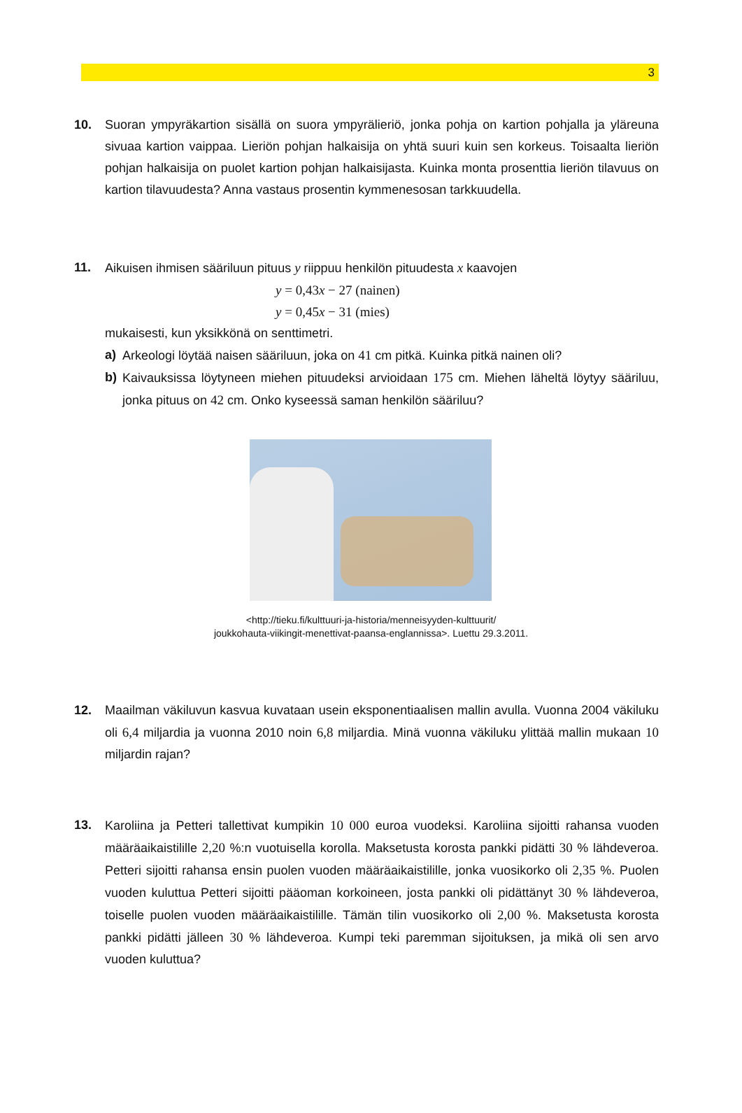3
10. Suoran ympyräkartion sisällä on suora ympyrälieriö, jonka pohja on kartion pohjalla ja yläreuna sivuaa kartion vaippaa. Lieriön pohjan halkaisija on yhtä suuri kuin sen korkeus. Toisaalta lieriön pohjan halkaisija on puolet kartion pohjan halkaisijasta. Kuinka monta prosenttia lieriön tilavuus on kartion tilavuudesta? Anna vastaus prosentin kymmenesosan tarkkuudella.
11. Aikuisen ihmisen sääriluun pituus y riippuu henkilön pituudesta x kaavojen
y = 0,43x − 27 (nainen)
y = 0,45x − 31 (mies)
mukaisesti, kun yksikkönä on senttimetri.
a) Arkeologi löytää naisen sääriluun, joka on 41 cm pitkä. Kuinka pitkä nainen oli?
b) Kaivauksissa löytyneen miehen pituudeksi arvioidaan 175 cm. Miehen läheltä löytyy sääriluu, jonka pituus on 42 cm. Onko kyseessä saman henkilön sääriluu?
<http://tieku.fi/kulttuuri-ja-historia/menneisyyden-kulttuurit/
joukkohauta-viikingit-menettivat-paansa-englannissa>. Luettu 29.3.2011.
12. Maailman väkiluvun kasvua kuvataan usein eksponentiaalisen mallin avulla. Vuonna 2004 väkiluku oli 6,4 miljardia ja vuonna 2010 noin 6,8 miljardia. Minä vuonna väkiluku ylittää mallin mukaan 10 miljardin rajan?
13. Karoliina ja Petteri tallettivat kumpikin 10 000 euroa vuodeksi. Karoliina sijoitti rahansa vuoden määräaikaistilille 2,20 %:n vuotuisella korolla. Maksetusta korosta pankki pidätti 30 % lähdeveroa. Petteri sijoitti rahansa ensin puolen vuoden määräaikaistilille, jonka vuosikorko oli 2,35 %. Puolen vuoden kuluttua Petteri sijoitti pääoman korkoineen, josta pankki oli pidättänyt 30 % lähdeveroa, toiselle puolen vuoden määräaikaistilille. Tämän tilin vuosikorko oli 2,00 %. Maksetusta korosta pankki pidätti jälleen 30 % lähdeveroa. Kumpi teki paremman sijoituksen, ja mikä oli sen arvo vuoden kuluttua?